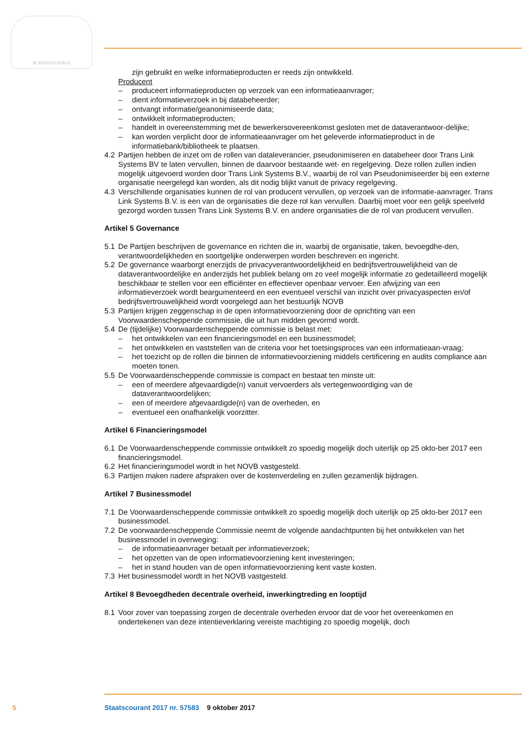JE MAINTIENDRAI
zijn gebruikt en welke informatieproducten er reeds zijn ontwikkeld.
Producent
– produceert informatieproducten op verzoek van een informatieaanvrager;
– dient informatieverzoek in bij databeheerder;
– ontvangt informatie/geanonimiseerde data;
– ontwikkelt informatieproducten;
– handelt in overeenstemming met de bewerkersovereenkomst gesloten met de dataverantwoor-delijke;
– kan worden verplicht door de informatieaanvrager om het geleverde informatieproduct in de informatiebank/bibliotheek te plaatsen.
4.2 Partijen hebben de inzet om de rollen van dataleverancier, pseudonimiseren en databeheer door Trans Link Systems BV te laten vervullen, binnen de daarvoor bestaande wet- en regelgeving. Deze rollen zullen indien mogelijk uitgevoerd worden door Trans Link Systems B.V., waarbij de rol van Pseudonimiseerder bij een externe organisatie neergelegd kan worden, als dit nodig blijkt vanuit de privacy regelgeving.
4.3 Verschillende organisaties kunnen de rol van producent vervullen, op verzoek van de informatie-aanvrager. Trans Link Systems B.V. is een van de organisaties die deze rol kan vervullen. Daarbij moet voor een gelijk speelveld gezorgd worden tussen Trans Link Systems B.V. en andere organisaties die de rol van producent vervullen.
Artikel 5 Governance
5.1 De Partijen beschrijven de governance en richten die in, waarbij de organisatie, taken, bevoegdhe-den, verantwoordelijkheden en soortgelijke onderwerpen worden beschreven en ingericht.
5.2 De governance waarborgt enerzijds de privacyverantwoordelijkheid en bedrijfsvertrouwelijkheid van de dataverantwoordelijke en anderzijds het publiek belang om zo veel mogelijk informatie zo gedetailleerd mogelijk beschikbaar te stellen voor een efficiënter en effectiever openbaar vervoer. Een afwijzing van een informatieverzoek wordt beargumenteerd en een eventueel verschil van inzicht over privacyaspecten en/of bedrijfsvertrouwelijkheid wordt voorgelegd aan het bestuurlijk NOVB
5.3 Partijen krijgen zeggenschap in de open informatievoorziening door de oprichting van een Voorwaardenscheppende commissie, die uit hun midden gevormd wordt.
5.4 De (tijdelijke) Voorwaardenscheppende commissie is belast met:
– het ontwikkelen van een financieringsmodel en een businessmodel;
– het ontwikkelen en vaststellen van de criteria voor het toetsingsproces van een informatieaan-vraag;
– het toezicht op de rollen die binnen de informatievoorziening middels certificering en audits compliance aan moeten tonen.
5.5 De Voorwaardenscheppende commissie is compact en bestaat ten minste uit:
– een of meerdere afgevaardigde(n) vanuit vervoerders als vertegenwoordiging van de dataverantwoordelijken;
– een of meerdere afgevaardigde(n) van de overheden, en
– eventueel een onafhankelijk voorzitter.
Artikel 6 Financieringsmodel
6.1 De Voorwaardenscheppende commissie ontwikkelt zo spoedig mogelijk doch uiterlijk op 25 okto-ber 2017 een financieringsmodel.
6.2 Het financieringsmodel wordt in het NOVB vastgesteld.
6.3 Partijen maken nadere afspraken over de kostenverdeling en zullen gezamenlijk bijdragen.
Artikel 7 Businessmodel
7.1 De Voorwaardenscheppende commissie ontwikkelt zo spoedig mogelijk doch uiterlijk op 25 okto-ber 2017 een businessmodel.
7.2 De voorwaardenscheppende Commissie neemt de volgende aandachtpunten bij het ontwikkelen van het businessmodel in overweging:
– de informatieaanvrager betaalt per informatieverzoek;
– het opzetten van de open informatievoorziening kent investeringen;
– het in stand houden van de open informatievoorziening kent vaste kosten.
7.3 Het businessmodel wordt in het NOVB vastgesteld.
Artikel 8 Bevoegdheden decentrale overheid, inwerkingtreding en looptijd
8.1 Voor zover van toepassing zorgen de decentrale overheden ervoor dat de voor het overeenkomen en ondertekenen van deze intentieverklaring vereiste machtiging zo spoedig mogelijk, doch
5 Staatscourant 2017 nr. 57583 9 oktober 2017